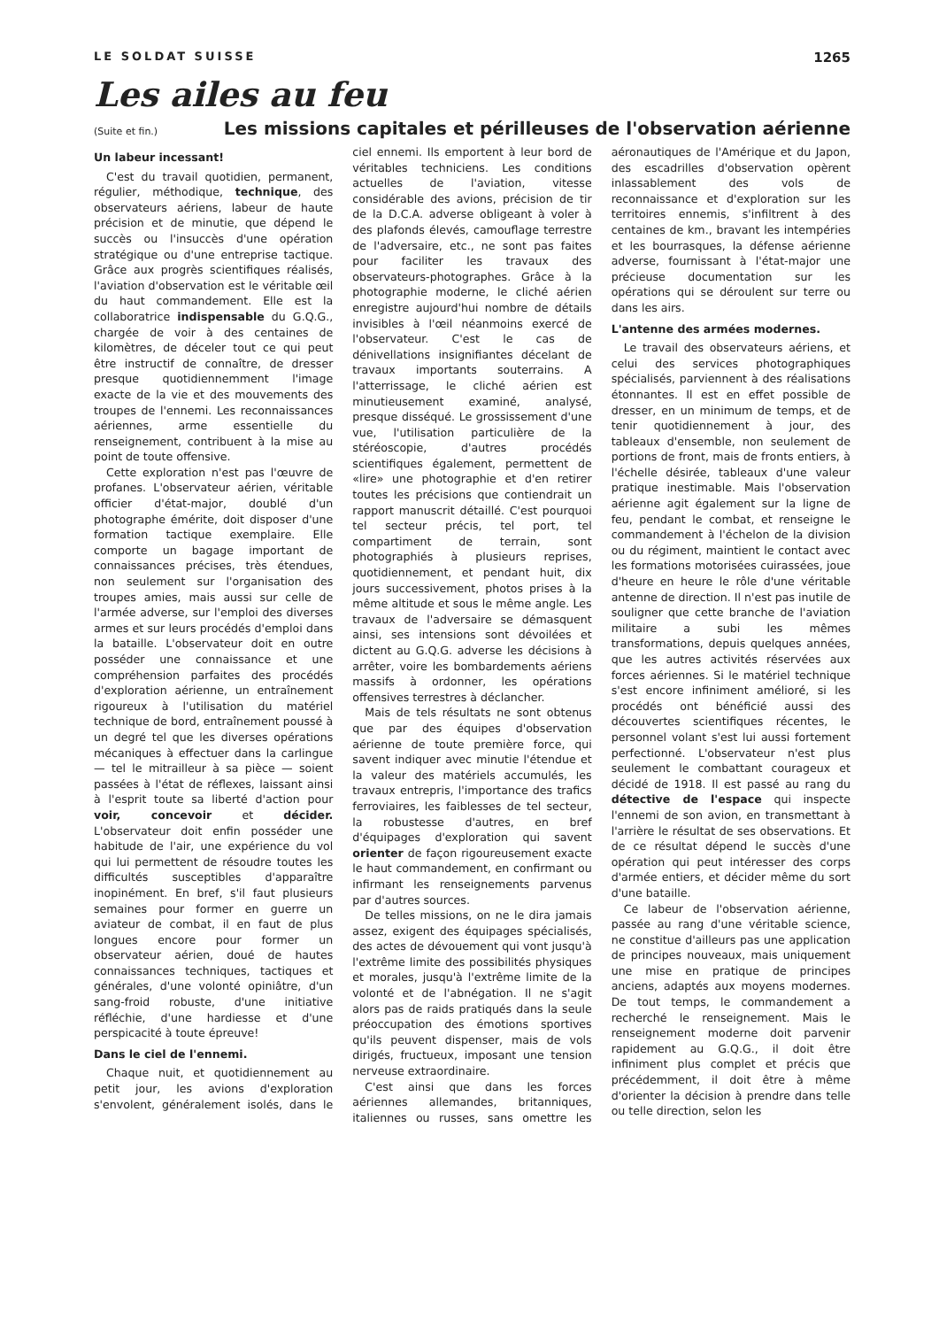LE SOLDAT SUISSE 1265
Les ailes au feu
(Suite et fin.)
Les missions capitales et périlleuses de l'observation aérienne
Un labeur incessant!
C'est du travail quotidien, permanent, régulier, méthodique, technique, des observateurs aériens, labeur de haute précision et de minutie, que dépend le succès ou l'insuccès d'une opération stratégique ou d'une entreprise tactique. Grâce aux progrès scientifiques réalisés, l'aviation d'observation est le véritable œil du haut commandement. Elle est la collaboratrice indispensable du G.Q.G., chargée de voir à des centaines de kilomètres, de déceler tout ce qui peut être instructif de connaître, de dresser presque quotidiennemment l'image exacte de la vie et des mouvements des troupes de l'ennemi. Les reconnaissances aériennes, arme essentielle du renseignement, contribuent à la mise au point de toute offensive.
Cette exploration n'est pas l'œuvre de profanes. L'observateur aérien, véritable officier d'état-major, doublé d'un photographe émérite, doit disposer d'une formation tactique exemplaire. Elle comporte un bagage important de connaissances précises, très étendues, non seulement sur l'organisation des troupes amies, mais aussi sur celle de l'armée adverse, sur l'emploi des diverses armes et sur leurs procédés d'emploi dans la bataille. L'observateur doit en outre posséder une connaissance et une compréhension parfaites des procédés d'exploration aérienne, un entraînement rigoureux à l'utilisation du matériel technique de bord, entraînement poussé à un degré tel que les diverses opérations mécaniques à effectuer dans la carlingue — tel le mitrailleur à sa pièce — soient passées à l'état de réflexes, laissant ainsi à l'esprit toute sa liberté d'action pour voir, concevoir et décider. L'observateur doit enfin posséder une habitude de l'air, une expérience du vol qui lui permettent de résoudre toutes les difficultés susceptibles d'apparaître inopinément. En bref, s'il faut plusieurs semaines pour former en guerre un aviateur de combat, il en faut de plus longues encore pour former un observateur aérien, doué de hautes connaissances techniques, tactiques et générales, d'une volonté opiniâtre, d'un sang-froid robuste, d'une initiative réfléchie, d'une hardiesse et d'une perspicacité à toute épreuve!
Dans le ciel de l'ennemi.
Chaque nuit, et quotidiennement au petit jour, les avions d'exploration s'envolent, généralement isolés, dans le ciel ennemi. Ils emportent à leur bord de véritables techniciens. Les conditions actuelles de l'aviation, vitesse considérable des avions, précision de tir de la D.C.A. adverse obligeant à voler à des plafonds élevés, camouflage terrestre de l'adversaire, etc., ne sont pas faites pour faciliter les travaux des observateurs-photographes. Grâce à la photographie moderne, le cliché aérien enregistre aujourd'hui nombre de détails invisibles à l'œil néanmoins exercé de l'observateur. C'est le cas de dénivellations insignifiantes décelant de travaux importants souterrains. A l'atterrissage, le cliché aérien est minutieusement examiné, analysé, presque disséqué. Le grossissement d'une vue, l'utilisation particulière de la stéréoscopie, d'autres procédés scientifiques également, permettent de «lire» une photographie et d'en retirer toutes les précisions que contiendrait un rapport manuscrit détaillé. C'est pourquoi tel secteur précis, tel port, tel compartiment de terrain, sont photographiés à plusieurs reprises, quotidiennement, et pendant huit, dix jours successivement, photos prises à la même altitude et sous le même angle. Les travaux de l'adversaire se démasquent ainsi, ses intensions sont dévoilées et dictent au G.Q.G. adverse les décisions à arrêter, voire les bombardements aériens massifs à ordonner, les opérations offensives terrestres à déclancher.
Mais de tels résultats ne sont obtenus que par des équipes d'observation aérienne de toute première force, qui savent indiquer avec minutie l'étendue et la valeur des matériels accumulés, les travaux entrepris, l'importance des trafics ferroviaires, les faiblesses de tel secteur, la robustesse d'autres, en bref d'équipages d'exploration qui savent orienter de façon rigoureusement exacte le haut commandement, en confirmant ou infirmant les renseignements parvenus par d'autres sources.
De telles missions, on ne le dira jamais assez, exigent des équipages spécialisés, des actes de dévouement qui vont jusqu'à l'extrême limite des possibilités physiques et morales, jusqu'à l'extrême limite de la volonté et de l'abnégation. Il ne s'agit alors pas de raids pratiqués dans la seule préoccupation des émotions sportives qu'ils peuvent dispenser, mais de vols dirigés, fructueux, imposant une tension nerveuse extraordinaire.
C'est ainsi que dans les forces aériennes allemandes, britanniques, italiennes ou russes, sans omettre les aéronautiques de l'Amérique et du Japon, des escadrilles d'observation opèrent inlassablement des vols de reconnaissance et d'exploration sur les territoires ennemis, s'infiltrent à des centaines de km., bravant les intempéries et les bourrasques, la défense aérienne adverse, fournissant à l'état-major une précieuse documentation sur les opérations qui se déroulent sur terre ou dans les airs.
L'antenne des armées modernes.
Le travail des observateurs aériens, et celui des services photographiques spécialisés, parviennent à des réalisations étonnantes. Il est en effet possible de dresser, en un minimum de temps, et de tenir quotidiennement à jour, des tableaux d'ensemble, non seulement de portions de front, mais de fronts entiers, à l'échelle désirée, tableaux d'une valeur pratique inestimable. Mais l'observation aérienne agit également sur la ligne de feu, pendant le combat, et renseigne le commandement à l'échelon de la division ou du régiment, maintient le contact avec les formations motorisées cuirassées, joue d'heure en heure le rôle d'une véritable antenne de direction. Il n'est pas inutile de souligner que cette branche de l'aviation militaire a subi les mêmes transformations, depuis quelques années, que les autres activités réservées aux forces aériennes. Si le matériel technique s'est encore infiniment amélioré, si les procédés ont bénéficié aussi des découvertes scientifiques récentes, le personnel volant s'est lui aussi fortement perfectionné. L'observateur n'est plus seulement le combattant courageux et décidé de 1918. Il est passé au rang du détective de l'espace qui inspecte l'ennemi de son avion, en transmettant à l'arrière le résultat de ses observations. Et de ce résultat dépend le succès d'une opération qui peut intéresser des corps d'armée entiers, et décider même du sort d'une bataille.
Ce labeur de l'observation aérienne, passée au rang d'une véritable science, ne constitue d'ailleurs pas une application de principes nouveaux, mais uniquement une mise en pratique de principes anciens, adaptés aux moyens modernes. De tout temps, le commandement a recherché le renseignement. Mais le renseignement moderne doit parvenir rapidement au G.Q.G., il doit être infiniment plus complet et précis que précédemment, il doit être à même d'orienter la décision à prendre dans telle ou telle direction, selon les